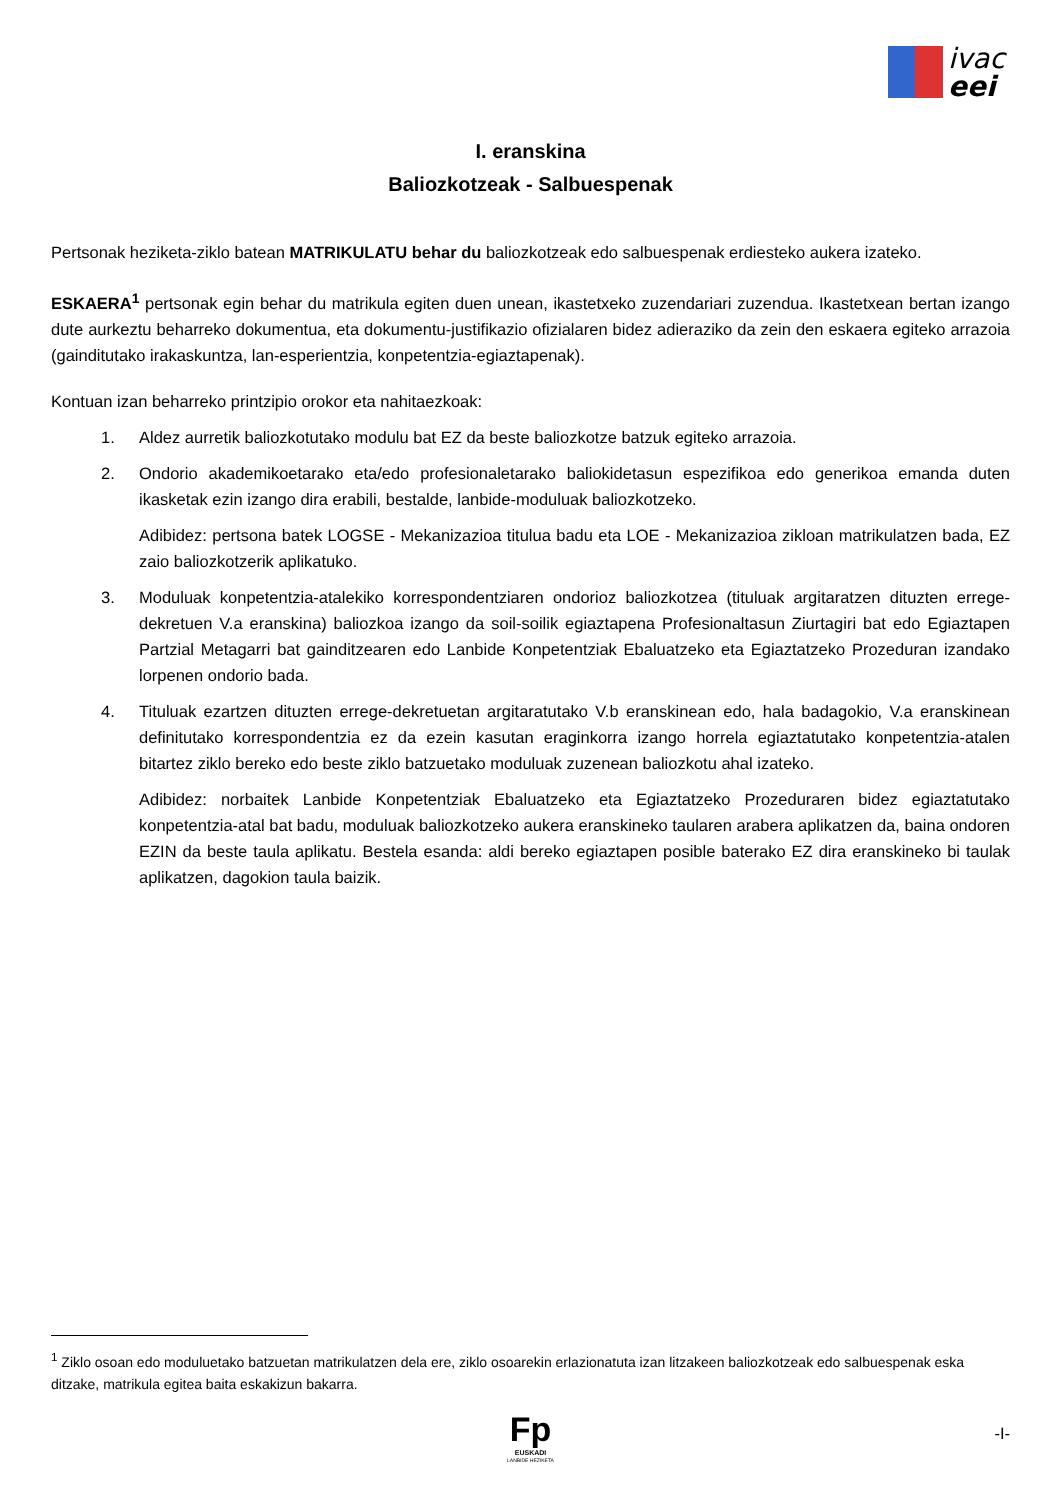ivac
eei
I. eranskina
Baliozkotzeak - Salbuespenak
Pertsonak heziketa-ziklo batean MATRIKULATU behar du baliozkotzeak edo salbuespenak erdiesteko aukera izateko.
ESKAERA<sup>1</sup> pertsonak egin behar du matrikula egiten duen unean, ikastetxeko zuzendariari zuzendua. Ikastetxean bertan izango dute aurkeztu beharreko dokumentua, eta dokumentu-justifikazio ofizialaren bidez adieraziko da zein den eskaera egiteko arrazoia (gainditutako irakaskuntza, lan-esperientzia, konpetentzia-egiaztapenak).
Kontuan izan beharreko printzipio orokor eta nahitaezkoak:
1. Aldez aurretik baliozkotutako modulu bat EZ da beste baliozkotze batzuk egiteko arrazoia.
2. Ondorio akademikoetarako eta/edo profesionaletarako baliokidetasun espezifikoa edo generikoa emanda duten ikasketak ezin izango dira erabili, bestalde, lanbide-moduluak baliozkotzeko.
Adibidez: pertsona batek LOGSE - Mekanizazioa titulua badu eta LOE - Mekanizazioa zikloan matrikulatzen bada, EZ zaio baliozkotzerik aplikatuko.
3. Moduluak konpetentzia-atalekiko korrespondentziaren ondorioz baliozkotzea (tituluak argitaratzen dituzten errege-dekretuen V.a eranskina) baliozkoa izango da soil-soilik egiaztapena Profesionaltasun Ziurtagiri bat edo Egiaztapen Partzial Metagarri bat gainditzearen edo Lanbide Konpetentziak Ebaluatzeko eta Egiaztatzeko Prozeduran izandako lorpenen ondorio bada.
4. Tituluak ezartzen dituzten errege-dekretuetan argitaratutako V.b eranskinean edo, hala badagokio, V.a eranskinean definitutako korrespondentzia ez da ezein kasutan eraginkorra izango horrela egiaztatutako konpetentzia-atalen bitartez ziklo bereko edo beste ziklo batzuetako moduluak zuzenean baliozkotu ahal izateko.
Adibidez: norbaitek Lanbide Konpetentziak Ebaluatzeko eta Egiaztatzeko Prozeduraren bidez egiaztatutako konpetentzia-atal bat badu, moduluak baliozkotzeko aukera eranskineko taularen arabera aplikatzen da, baina ondoren EZIN da beste taula aplikatu. Bestela esanda: aldi bereko egiaztapen posible baterako EZ dira eranskineko bi taulak aplikatzen, dagokion taula baizik.
<sup>1</sup> Ziklo osoan edo moduluetako batzuetan matrikulatzen dela ere, ziklo osoarekin erlazionatuta izan litzakeen baliozkotzeak edo salbuespenak eska ditzake, matrikula egitea baita eskakizun bakarra.
Fp
EUSKADI
LANBIDE HEZIKETA
-I-